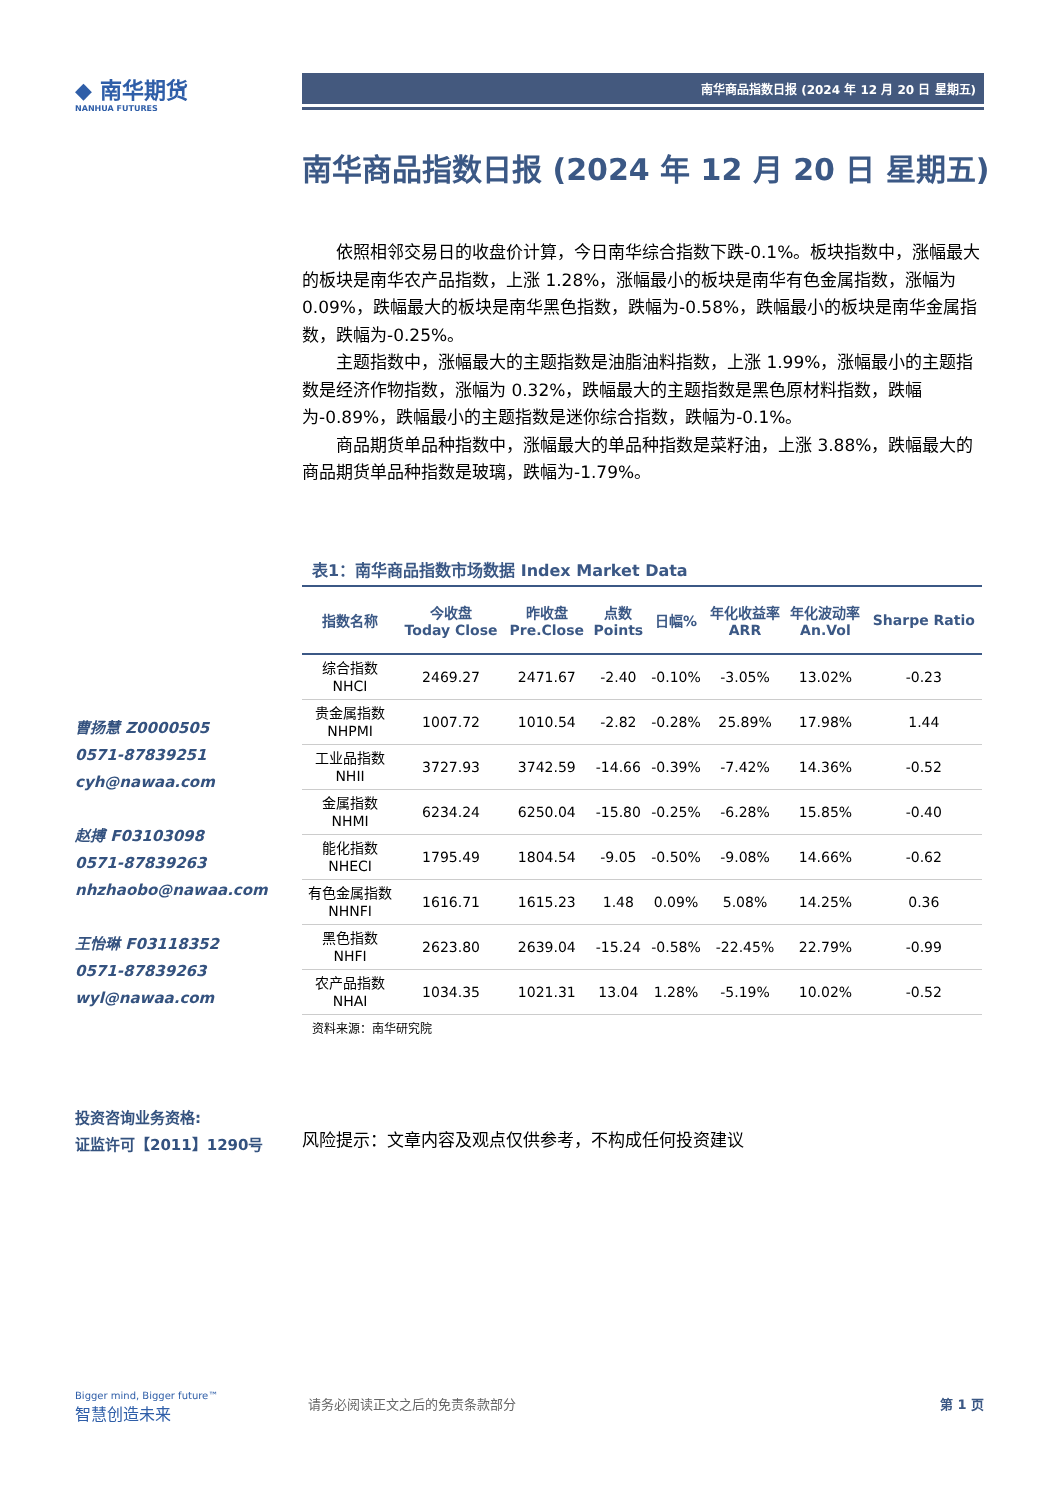◆ 南华期货
NANHUA FUTURES
南华商品指数日报 (2024 年 12 月 20 日 星期五)
曹扬慧 Z0000505
0571-87839251
cyh@nawaa.com
赵搏 F03103098
0571-87839263
nhzhaobo@nawaa.com
王怡琳 F03118352
0571-87839263
wyl@nawaa.com
投资咨询业务资格:
证监许可【2011】1290号
南华商品指数日报 (2024 年 12 月 20 日 星期五)
依照相邻交易日的收盘价计算，今日南华综合指数下跌-0.1%。板块指数中，涨幅最大的板块是南华农产品指数，上涨 1.28%，涨幅最小的板块是南华有色金属指数，涨幅为 0.09%，跌幅最大的板块是南华黑色指数，跌幅为-0.58%，跌幅最小的板块是南华金属指数，跌幅为-0.25%。
主题指数中，涨幅最大的主题指数是油脂油料指数，上涨 1.99%，涨幅最小的主题指数是经济作物指数，涨幅为 0.32%，跌幅最大的主题指数是黑色原材料指数，跌幅为-0.89%，跌幅最小的主题指数是迷你综合指数，跌幅为-0.1%。
商品期货单品种指数中，涨幅最大的单品种指数是菜籽油，上涨 3.88%，跌幅最大的商品期货单品种指数是玻璃，跌幅为-1.79%。
表1：南华商品指数市场数据 Index Market Data
| 指数名称 | 今收盘 Today Close | 昨收盘 Pre.Close | 点数 Points | 日幅% | 年化收益率 ARR | 年化波动率 An.Vol | Sharpe Ratio |
| --- | --- | --- | --- | --- | --- | --- | --- |
| 综合指数 NHCI | 2469.27 | 2471.67 | -2.40 | -0.10% | -3.05% | 13.02% | -0.23 |
| 贵金属指数 NHPMI | 1007.72 | 1010.54 | -2.82 | -0.28% | 25.89% | 17.98% | 1.44 |
| 工业品指数 NHII | 3727.93 | 3742.59 | -14.66 | -0.39% | -7.42% | 14.36% | -0.52 |
| 金属指数 NHMI | 6234.24 | 6250.04 | -15.80 | -0.25% | -6.28% | 15.85% | -0.40 |
| 能化指数 NHECI | 1795.49 | 1804.54 | -9.05 | -0.50% | -9.08% | 14.66% | -0.62 |
| 有色金属指数 NHNFI | 1616.71 | 1615.23 | 1.48 | 0.09% | 5.08% | 14.25% | 0.36 |
| 黑色指数 NHFI | 2623.80 | 2639.04 | -15.24 | -0.58% | -22.45% | 22.79% | -0.99 |
| 农产品指数 NHAI | 1034.35 | 1021.31 | 13.04 | 1.28% | -5.19% | 10.02% | -0.52 |
资料来源：南华研究院
风险提示：文章内容及观点仅供参考，不构成任何投资建议
Bigger mind, Bigger future™
智慧创造未来
请务必阅读正文之后的免责条款部分 第 1 页